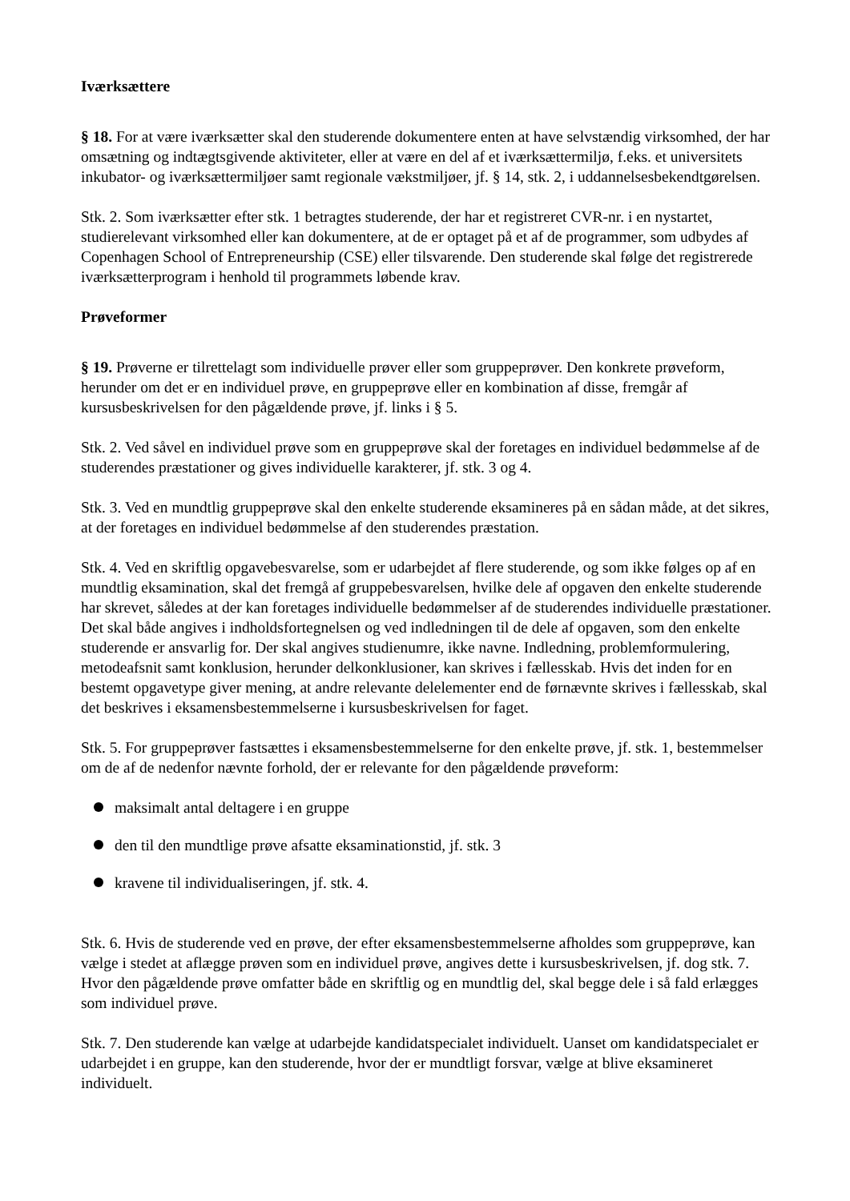Iværksættere
§ 18. For at være iværksætter skal den studerende dokumentere enten at have selvstændig virksomhed, der har omsætning og indtægtsgivende aktiviteter, eller at være en del af et iværksættermiljø, f.eks. et universitets inkubator- og iværksættermiljøer samt regionale vækstmiljøer, jf. § 14, stk. 2, i uddannelsesbekendtgørelsen.
Stk. 2. Som iværksætter efter stk. 1 betragtes studerende, der har et registreret CVR-nr. i en nystartet, studierelevant virksomhed eller kan dokumentere, at de er optaget på et af de programmer, som udbydes af Copenhagen School of Entrepreneurship (CSE) eller tilsvarende. Den studerende skal følge det registrerede iværksætterprogram i henhold til programmets løbende krav.
Prøveformer
§ 19. Prøverne er tilrettelagt som individuelle prøver eller som gruppeprøver. Den konkrete prøveform, herunder om det er en individuel prøve, en gruppeprøve eller en kombination af disse, fremgår af kursusbeskrivelsen for den pågældende prøve, jf. links i § 5.
Stk. 2. Ved såvel en individuel prøve som en gruppeprøve skal der foretages en individuel bedømmelse af de studerendes præstationer og gives individuelle karakterer, jf. stk. 3 og 4.
Stk. 3. Ved en mundtlig gruppeprøve skal den enkelte studerende eksamineres på en sådan måde, at det sikres, at der foretages en individuel bedømmelse af den studerendes præstation.
Stk. 4. Ved en skriftlig opgavebesvarelse, som er udarbejdet af flere studerende, og som ikke følges op af en mundtlig eksamination, skal det fremgå af gruppebesvarelsen, hvilke dele af opgaven den enkelte studerende har skrevet, således at der kan foretages individuelle bedømmelser af de studerendes individuelle præstationer. Det skal både angives i indholdsfortegnelsen og ved indledningen til de dele af opgaven, som den enkelte studerende er ansvarlig for. Der skal angives studienumre, ikke navne. Indledning, problemformulering, metodeafsnit samt konklusion, herunder delkonklusioner, kan skrives i fællesskab. Hvis det inden for en bestemt opgavetype giver mening, at andre relevante delelementer end de førnævnte skrives i fællesskab, skal det beskrives i eksamensbestemmelserne i kursusbeskrivelsen for faget.
Stk. 5. For gruppeprøver fastsættes i eksamensbestemmelserne for den enkelte prøve, jf. stk. 1, bestemmelser om de af de nedenfor nævnte forhold, der er relevante for den pågældende prøveform:
maksimalt antal deltagere i en gruppe
den til den mundtlige prøve afsatte eksaminationstid, jf. stk. 3
kravene til individualiseringen, jf. stk. 4.
Stk. 6. Hvis de studerende ved en prøve, der efter eksamensbestemmelserne afholdes som gruppeprøve, kan vælge i stedet at aflægge prøven som en individuel prøve, angives dette i kursusbeskrivelsen, jf. dog stk. 7. Hvor den pågældende prøve omfatter både en skriftlig og en mundtlig del, skal begge dele i så fald erlægges som individuel prøve.
Stk. 7. Den studerende kan vælge at udarbejde kandidatspecialet individuelt. Uanset om kandidatspecialet er udarbejdet i en gruppe, kan den studerende, hvor der er mundtligt forsvar, vælge at blive eksamineret individuelt.